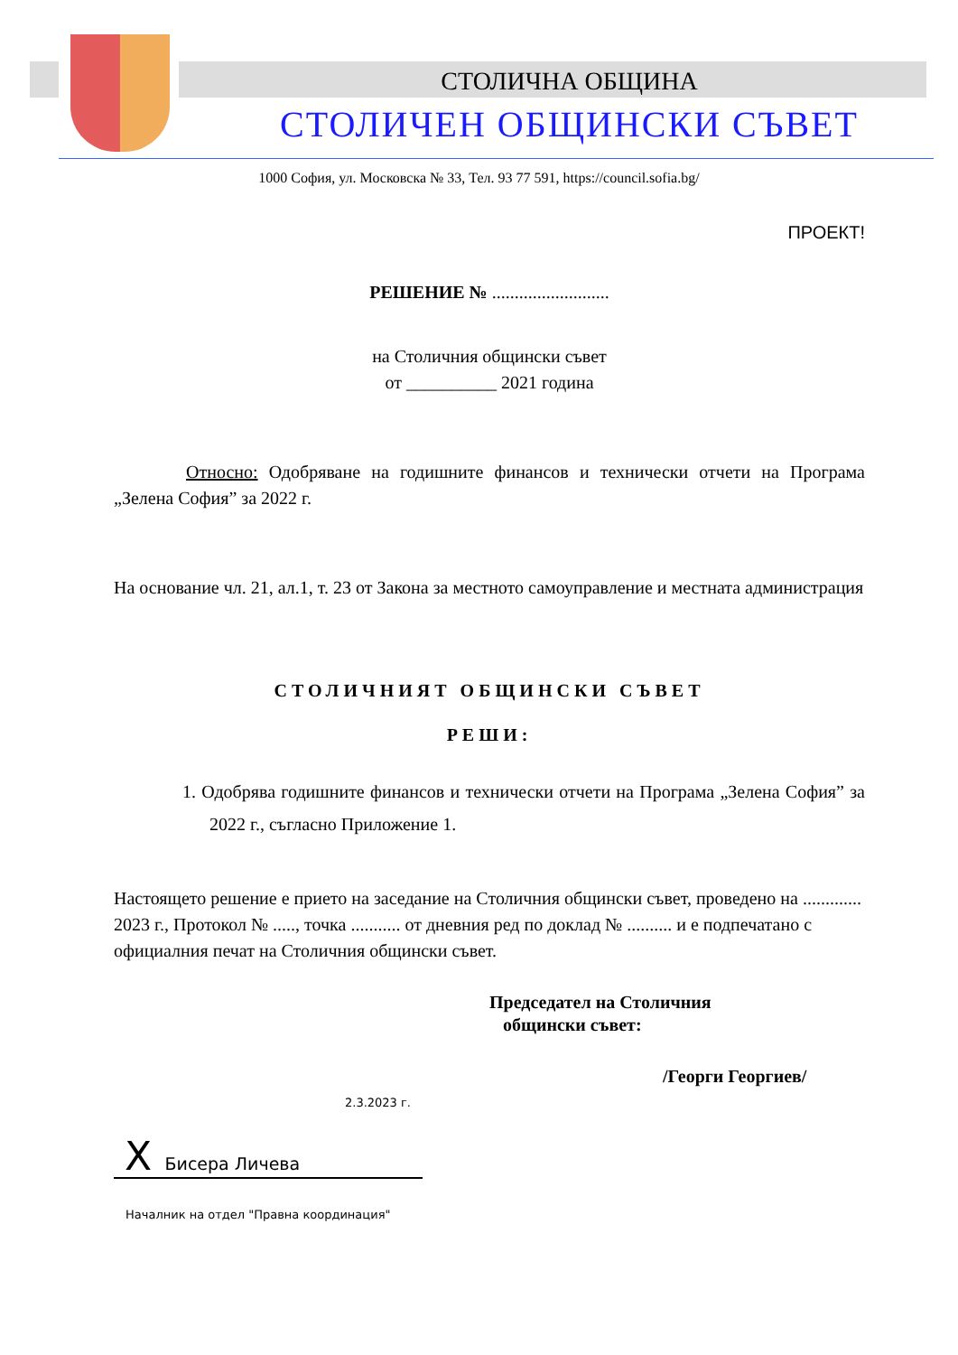СТОЛИЧНА ОБЩИНА
СТОЛИЧЕН ОБЩИНСКИ СЪВЕТ
1000 София, ул. Московска № 33, Тел. 93 77 591, https://council.sofia.bg/
ПРОЕКТ!
РЕШЕНИЕ № ..........................
на Столичния общински съвет
от __________ 2021 година
Относно: Одобряване на годишните финансов и технически отчети на Програма „Зелена София” за 2022 г.
На основание чл. 21, ал.1, т. 23 от Закона за местното самоуправление и местната администрация
СТОЛИЧНИЯТ ОБЩИНСКИ СЪВЕТ
РЕШИ:
1. Одобрява годишните финансов и технически отчети на Програма „Зелена София” за 2022 г., съгласно Приложение 1.
Настоящето решение е прието на заседание на Столичния общински съвет, проведено на ............. 2023 г., Протокол № ....., точка ........... от дневния ред по доклад № .......... и е подпечатано с официалния печат на Столичния общински съвет.
Председател на Столичния
общински съвет:
/Георги Георгиев/
2.3.2023 г.
X Бисера Личева
Началник на отдел "Правна координация"